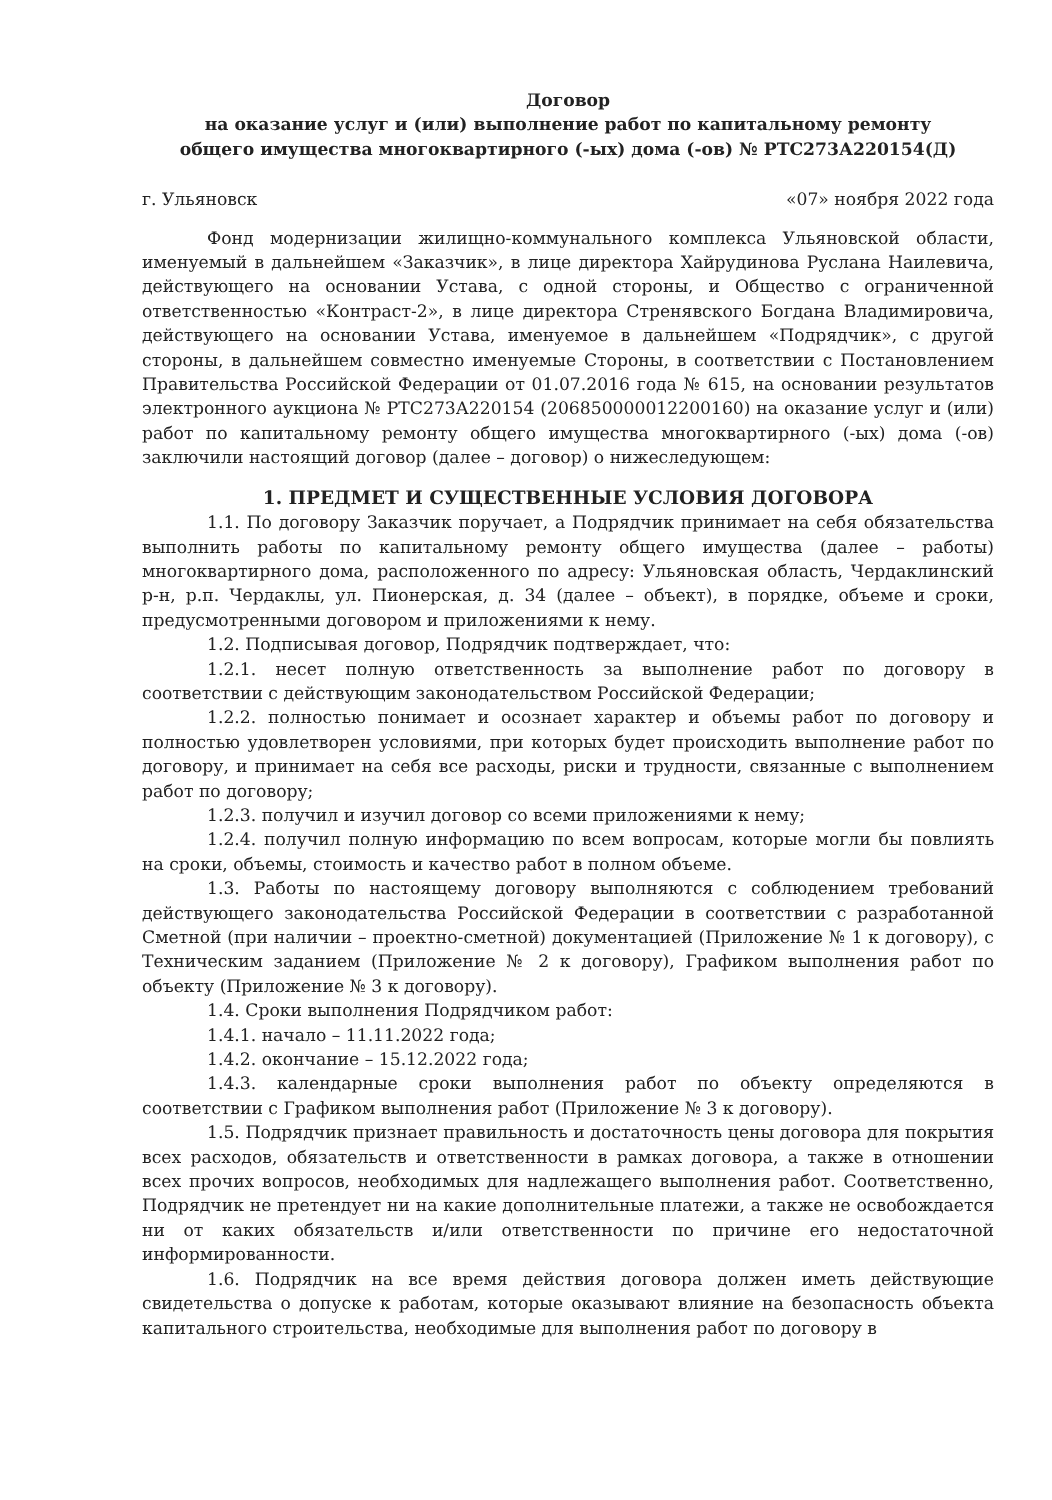Договор
на оказание услуг и (или) выполнение работ по капитальному ремонту
общего имущества многоквартирного (-ых) дома (-ов) № РТС273А220154(Д)
г. Ульяновск «07» ноября 2022 года
Фонд модернизации жилищно-коммунального комплекса Ульяновской области, именуемый в дальнейшем «Заказчик», в лице директора Хайрудинова Руслана Наилевича, действующего на основании Устава, с одной стороны, и Общество с ограниченной ответственностью «Контраст-2», в лице директора Стренявского Богдана Владимировича, действующего на основании Устава, именуемое в дальнейшем «Подрядчик», с другой стороны, в дальнейшем совместно именуемые Стороны, в соответствии с Постановлением Правительства Российской Федерации от 01.07.2016 года № 615, на основании результатов электронного аукциона № РТС273А220154 (206850000012200160) на оказание услуг и (или) работ по капитальному ремонту общего имущества многоквартирного (-ых) дома (-ов) заключили настоящий договор (далее – договор) о нижеследующем:
1. ПРЕДМЕТ И СУЩЕСТВЕННЫЕ УСЛОВИЯ ДОГОВОРА
1.1. По договору Заказчик поручает, а Подрядчик принимает на себя обязательства выполнить работы по капитальному ремонту общего имущества (далее – работы) многоквартирного дома, расположенного по адресу: Ульяновская область, Чердаклинский р-н, р.п. Чердаклы, ул. Пионерская, д. 34 (далее – объект), в порядке, объеме и сроки, предусмотренными договором и приложениями к нему.
1.2. Подписывая договор, Подрядчик подтверждает, что:
1.2.1. несет полную ответственность за выполнение работ по договору в соответствии с действующим законодательством Российской Федерации;
1.2.2. полностью понимает и осознает характер и объемы работ по договору и полностью удовлетворен условиями, при которых будет происходить выполнение работ по договору, и принимает на себя все расходы, риски и трудности, связанные с выполнением работ по договору;
1.2.3. получил и изучил договор со всеми приложениями к нему;
1.2.4. получил полную информацию по всем вопросам, которые могли бы повлиять на сроки, объемы, стоимость и качество работ в полном объеме.
1.3. Работы по настоящему договору выполняются с соблюдением требований действующего законодательства Российской Федерации в соответствии с разработанной Сметной (при наличии – проектно-сметной) документацией (Приложение № 1 к договору), с Техническим заданием (Приложение № 2 к договору), Графиком выполнения работ по объекту (Приложение № 3 к договору).
1.4. Сроки выполнения Подрядчиком работ:
1.4.1. начало – 11.11.2022 года;
1.4.2. окончание – 15.12.2022 года;
1.4.3. календарные сроки выполнения работ по объекту определяются в соответствии с Графиком выполнения работ (Приложение № 3 к договору).
1.5. Подрядчик признает правильность и достаточность цены договора для покрытия всех расходов, обязательств и ответственности в рамках договора, а также в отношении всех прочих вопросов, необходимых для надлежащего выполнения работ. Соответственно, Подрядчик не претендует ни на какие дополнительные платежи, а также не освобождается ни от каких обязательств и/или ответственности по причине его недостаточной информированности.
1.6. Подрядчик на все время действия договора должен иметь действующие свидетельства о допуске к работам, которые оказывают влияние на безопасность объекта капитального строительства, необходимые для выполнения работ по договору в